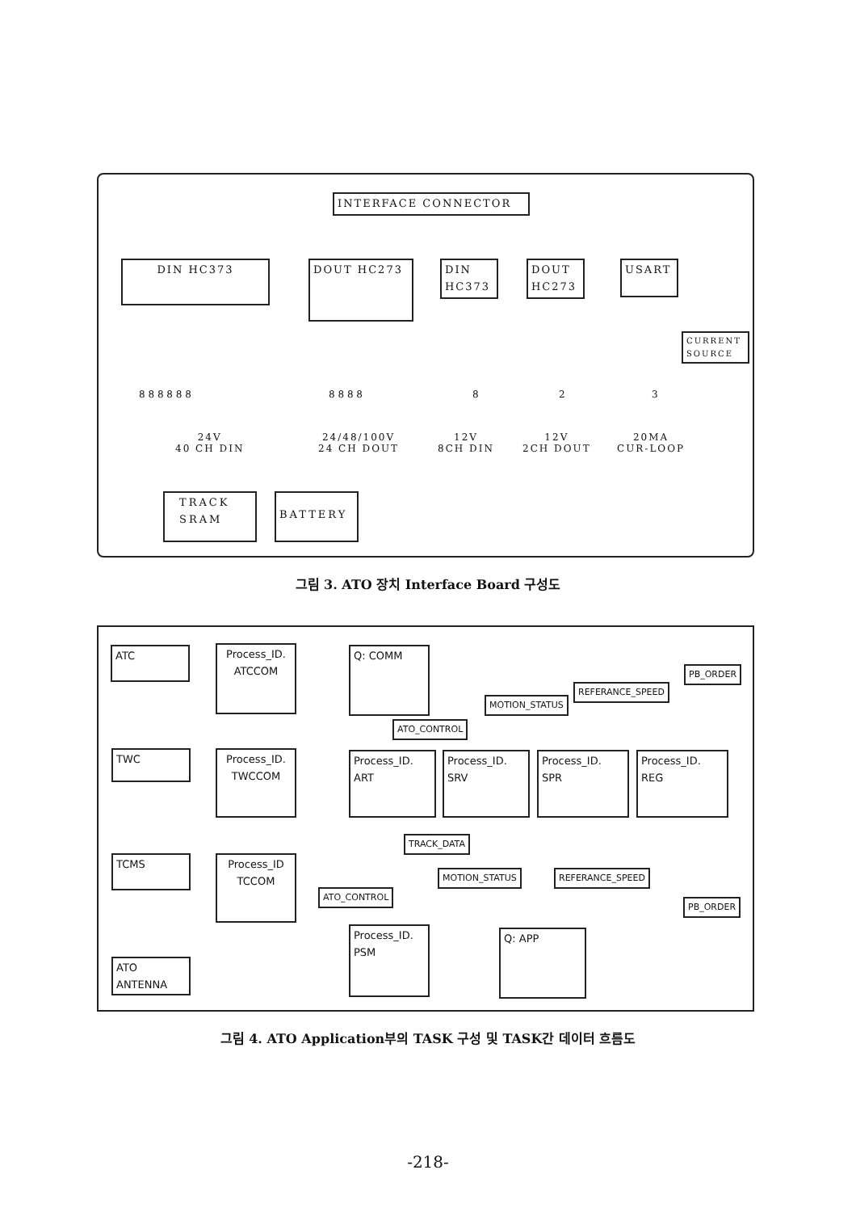INTERFACE CONNECTOR
DIN HC373 DOUT HC273
DIN
HC373
DOUT
HC273
USART
CURRENT
SOURCE
8 8 8 8 8 8 8 8 8 8 8 2 3
24V
40 CH DIN
24/48/100V
24 CH DOUT
12V
8CH DIN
12V
2CH DOUT
20MA
CUR-LOOP
TRACK
SRAM
BATTERY
그림 3. ATO 장치 Interface Board 구성도
ATC
TWC
TCMS
ATO
ANTENNA
Process_ID.
ATCCOM
Process_ID.
TWCCOM
Process_ID
TCCOM
Q: COMM
Process_ID.
ART
Process_ID.
SRV
Process_ID.
SPR
Process_ID.
REG
Process_ID.
PSM
Q: APP
PB_ORDER
REFERANCE_SPEED
MOTION_STATUS
ATO_CONTROL
TRACK_DATA
MOTION_STATUS REFERANCE_SPEED
ATO_CONTROL
PB_ORDER
그림 4. ATO Application부의 TASK 구성 및 TASK간 데이터 흐름도
-218-